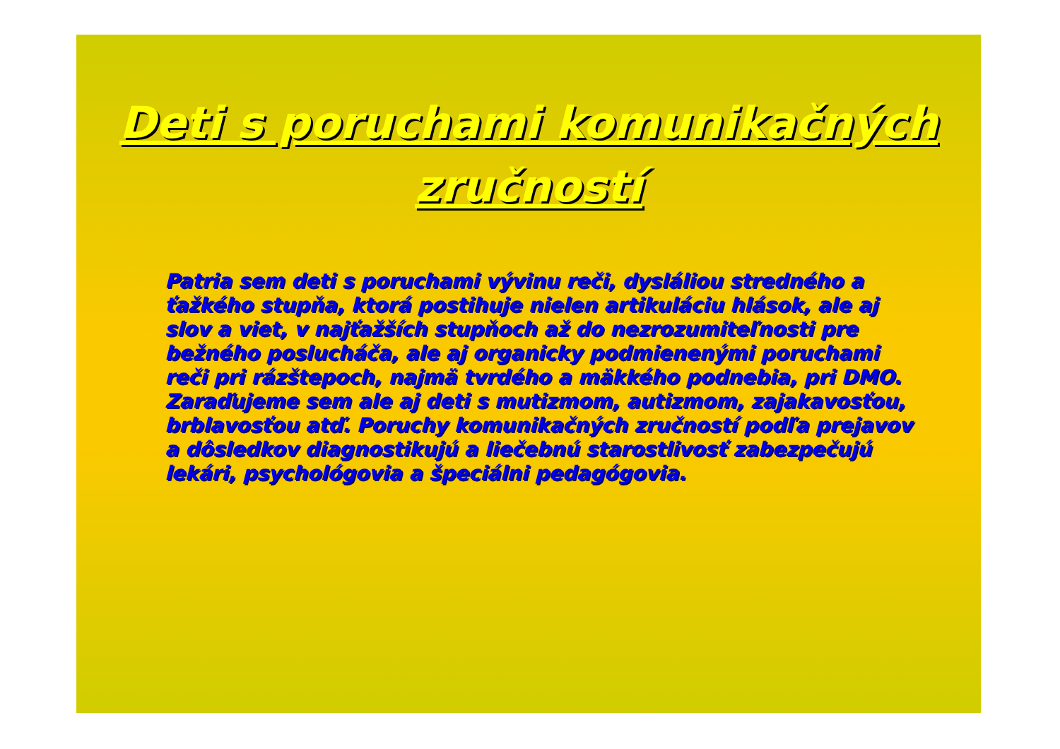Deti s poruchami komunikačných
zručností
Patria sem deti s poruchami vývinu reči, dysláliou stredného a ťažkého stupňa, ktorá postihuje nielen artikuláciu hlások, ale aj slov a viet, v najťažších stupňoch až do nezrozumiteľnosti pre bežného poslucháča, ale aj organicky podmienenými poruchami reči pri rázštepoch, najmä tvrdého a mäkkého podnebia, pri DMO. Zaraďujeme sem ale aj deti s mutizmom, autizmom, zajakavosťou, brblavosťou atď. Poruchy komunikačných zručností podľa prejavov a dôsledkov diagnostikujú a liečebnú starostlivosť zabezpečujú lekári, psychológovia a špeciálni pedagógovia.